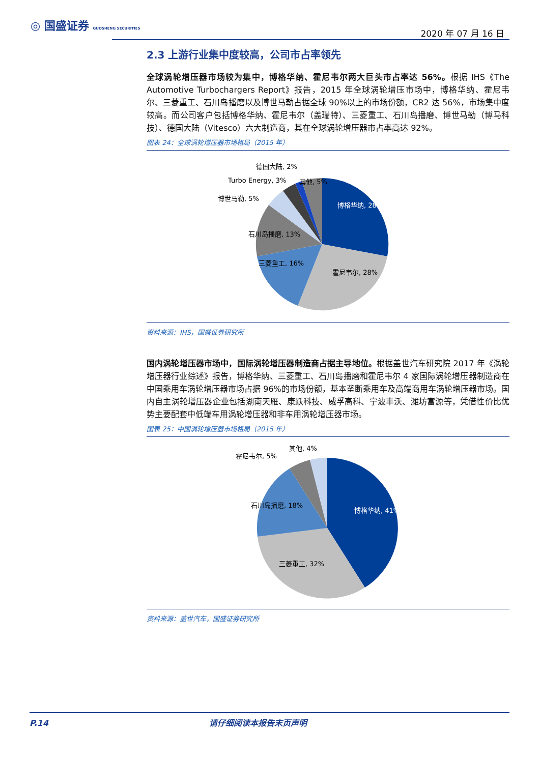◎ 国盛证券 GUOSHENG SECURITIES
2020 年 07 月 16 日
2.3 上游行业集中度较高，公司市占率领先
全球涡轮增压器市场较为集中，博格华纳、霍尼韦尔两大巨头市占率达 56%。根据 IHS《The Automotive Turbochargers Report》报告，2015 年全球涡轮增压市场中，博格华纳、霍尼韦尔、三菱重工、石川岛播磨以及博世马勒占据全球 90%以上的市场份额，CR2 达 56%，市场集中度较高。而公司客户包括博格华纳、霍尼韦尔（盖瑞特）、三菱重工、石川岛播磨、博世马勒（博马科技）、德国大陆（Vitesco）六大制造商，其在全球涡轮增压器市占率高达 92%。
图表 24：全球涡轮增压器市场格局（2015 年）
博格华纳, 28%
霍尼韦尔, 28%
三菱重工, 16%
石川岛播磨, 13%
博世马勒, 5%
Turbo Energy, 3%
德国大陆, 2%
其他, 5%
资料来源：IHS，国盛证券研究所
国内涡轮增压器市场中，国际涡轮增压器制造商占据主导地位。根据盖世汽车研究院 2017 年《涡轮增压器行业综述》报告，博格华纳、三菱重工、石川岛播磨和霍尼韦尔 4 家国际涡轮增压器制造商在中国乘用车涡轮增压器市场占据 96%的市场份额，基本垄断乘用车及高端商用车涡轮增压器市场。国内自主涡轮增压器企业包括湖南天雁、康跃科技、威孚高科、宁波丰沃、潍坊富源等，凭借性价比优势主要配套中低端车用涡轮增压器和非车用涡轮增压器市场。
图表 25：中国涡轮增压器市场格局（2015 年）
博格华纳, 41%
三菱重工, 32%
石川岛播磨, 18%
霍尼韦尔, 5%
其他, 4%
资料来源：盖世汽车，国盛证券研究所
P.14 请仔细阅读本报告末页声明